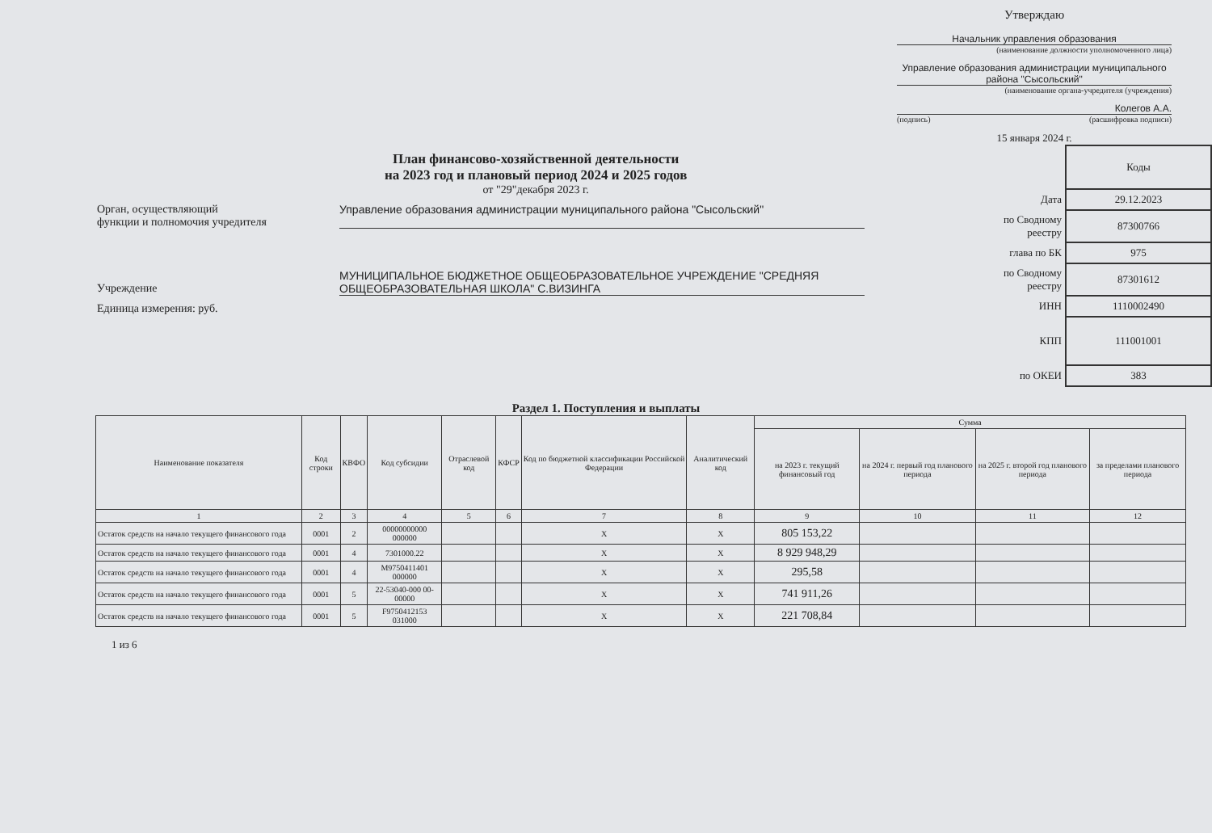Утверждаю
Начальник управления образования
(наименование должности уполномоченного лица)
Управление образования администрации муниципального района "Сысольский"
(наименование органа-учредителя (учреждения)
Колегов А.А.
(подпись) (расшифровка подписи)
15 января 2024 г.
План финансово-хозяйственной деятельности
на 2023 год и плановый период 2024 и 2025 годов
от "29"декабря 2023 г.
Орган, осуществляющий
функции и полномочия учредителя
Управление образования администрации муниципального района "Сысольский"
Учреждение МУНИЦИПАЛЬНОЕ БЮДЖЕТНОЕ ОБЩЕОБРАЗОВАТЕЛЬНОЕ УЧРЕЖДЕНИЕ "СРЕДНЯЯ ОБЩЕОБРАЗОВАТЕЛЬНАЯ ШКОЛА" С.ВИЗИНГА
Единица измерения: руб.
| | Коды |
| Дата | 29.12.2023 |
| по Сводному реестру | 87300766 |
| глава по БК | 975 |
| по Сводному реестру | 87301612 |
| ИНН | 1110002490 |
| КПП | 111001001 |
| по ОКЕИ | 383 |
Раздел 1. Поступления и выплаты
| Наименование показателя | Код строки | КВФО | Код субсидии | Отраслевой код | КФСР | Код по бюджетной классификации Российской Федерации | Аналитический код | Сумма | | | |
| --- | --- | --- | --- | --- | --- | --- | --- | --- | --- | --- | --- |
| | | | | | | | | на 2023 г. текущий финансовый год | на 2024 г. первый год планового периода | на 2025 г. второй год планового периода | за пределами планового периода |
| 1 | 2 | 3 | 4 | 5 | 6 | 7 | 8 | 9 | 10 | 11 | 12 |
| Остаток средств на начало текущего финансового года | 0001 | 2 | 00000000000 000000 | | | X | X | 805 153,22 | | | |
| Остаток средств на начало текущего финансового года | 0001 | 4 | 7301000.22 | | | X | X | 8 929 948,29 | | | |
| Остаток средств на начало текущего финансового года | 0001 | 4 | M9750411401 000000 | | | X | X | 295,58 | | | |
| Остаток средств на начало текущего финансового года | 0001 | 5 | 22-53040-000 00-00000 | | | X | X | 741 911,26 | | | |
| Остаток средств на начало текущего финансового года | 0001 | 5 | F9750412153 031000 | | | X | X | 221 708,84 | | | |
1 из 6